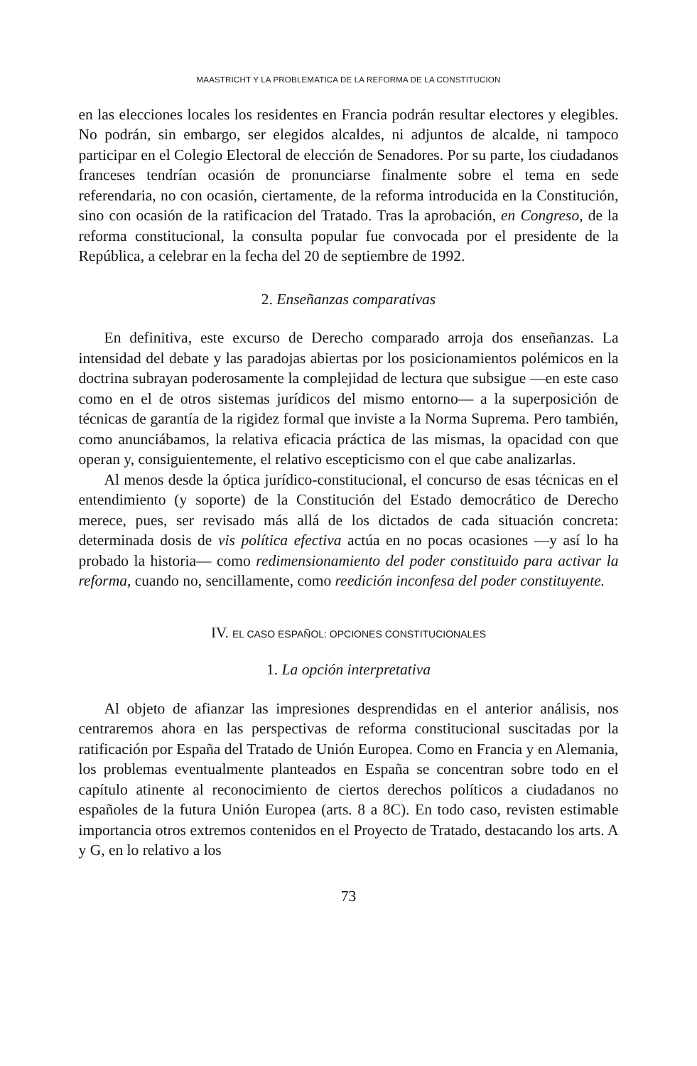MAASTRICHT Y LA PROBLEMATICA DE LA REFORMA DE LA CONSTITUCION
en las elecciones locales los residentes en Francia podrán resultar electores y elegibles. No podrán, sin embargo, ser elegidos alcaldes, ni adjuntos de alcalde, ni tampoco participar en el Colegio Electoral de elección de Senadores. Por su parte, los ciudadanos franceses tendrían ocasión de pronunciarse finalmente sobre el tema en sede referendaria, no con ocasión, ciertamente, de la reforma introducida en la Constitución, sino con ocasión de la ratificacion del Tratado. Tras la aprobación, en Congreso, de la reforma constitucional, la consulta popular fue convocada por el presidente de la República, a celebrar en la fecha del 20 de septiembre de 1992.
2. Enseñanzas comparativas
En definitiva, este excurso de Derecho comparado arroja dos enseñanzas. La intensidad del debate y las paradojas abiertas por los posicionamientos polémicos en la doctrina subrayan poderosamente la complejidad de lectura que subsigue —en este caso como en el de otros sistemas jurídicos del mismo entorno— a la superposición de técnicas de garantía de la rigidez formal que inviste a la Norma Suprema. Pero también, como anunciábamos, la relativa eficacia práctica de las mismas, la opacidad con que operan y, consiguientemente, el relativo escepticismo con el que cabe analizarlas.
Al menos desde la óptica jurídico-constitucional, el concurso de esas técnicas en el entendimiento (y soporte) de la Constitución del Estado democrático de Derecho merece, pues, ser revisado más allá de los dictados de cada situación concreta: determinada dosis de vis política efectiva actúa en no pocas ocasiones —y así lo ha probado la historia— como redimensionamiento del poder constituido para activar la reforma, cuando no, sencillamente, como reedición inconfesa del poder constituyente.
IV. EL CASO ESPAÑOL: OPCIONES CONSTITUCIONALES
1. La opción interpretativa
Al objeto de afianzar las impresiones desprendidas en el anterior análisis, nos centraremos ahora en las perspectivas de reforma constitucional suscitadas por la ratificación por España del Tratado de Unión Europea. Como en Francia y en Alemania, los problemas eventualmente planteados en España se concentran sobre todo en el capítulo atinente al reconocimiento de ciertos derechos políticos a ciudadanos no españoles de la futura Unión Europea (arts. 8 a 8C). En todo caso, revisten estimable importancia otros extremos contenidos en el Proyecto de Tratado, destacando los arts. A y G, en lo relativo a los
73